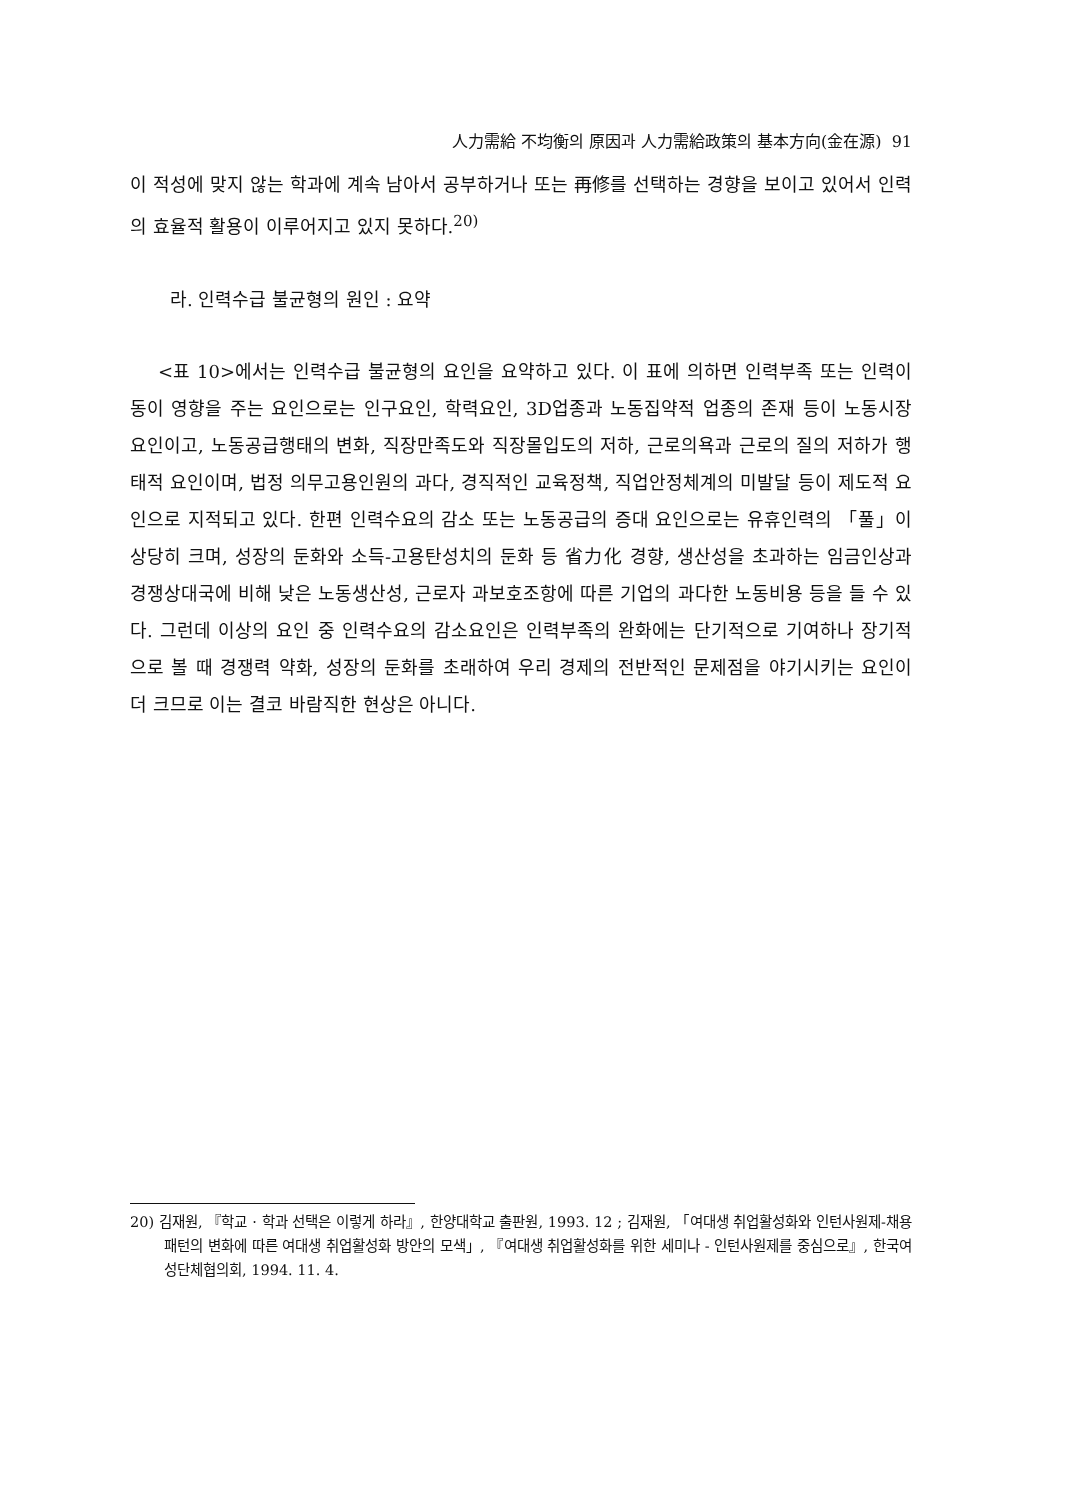人力需給 不均衡의 原因과 人力需給政策의 基本方向(金在源) 91
이 적성에 맞지 않는 학과에 계속 남아서 공부하거나 또는 再修를 선택하는 경향을 보이고 있어서 인력의 효율적 활용이 이루어지고 있지 못하다.<sup>20)</sup>
라. 인력수급 불균형의 원인 : 요약
<표 10>에서는 인력수급 불균형의 요인을 요약하고 있다. 이 표에 의하면 인력부족 또는 인력이동이 영향을 주는 요인으로는 인구요인, 학력요인, 3D업종과 노동집약적 업종의 존재 등이 노동시장 요인이고, 노동공급행태의 변화, 직장만족도와 직장몰입도의 저하, 근로의욕과 근로의 질의 저하가 행태적 요인이며, 법정 의무고용인원의 과다, 경직적인 교육정책, 직업안정체계의 미발달 등이 제도적 요인으로 지적되고 있다. 한편 인력수요의 감소 또는 노동공급의 증대 요인으로는 유휴인력의 「풀」이 상당히 크며, 성장의 둔화와 소득-고용탄성치의 둔화 등 省力化 경향, 생산성을 초과하는 임금인상과 경쟁상대국에 비해 낮은 노동생산성, 근로자 과보호조항에 따른 기업의 과다한 노동비용 등을 들 수 있다. 그런데 이상의 요인 중 인력수요의 감소요인은 인력부족의 완화에는 단기적으로 기여하나 장기적으로 볼 때 경쟁력 약화, 성장의 둔화를 초래하여 우리 경제의 전반적인 문제점을 야기시키는 요인이 더 크므로 이는 결코 바람직한 현상은 아니다.
20) 김재원, 『학교 · 학과 선택은 이렇게 하라』, 한양대학교 출판원, 1993. 12 ; 김재원, 「여대생 취업활성화와 인턴사원제-채용패턴의 변화에 따른 여대생 취업활성화 방안의 모색」, 『여대생 취업활성화를 위한 세미나 - 인턴사원제를 중심으로』, 한국여성단체협의회, 1994. 11. 4.